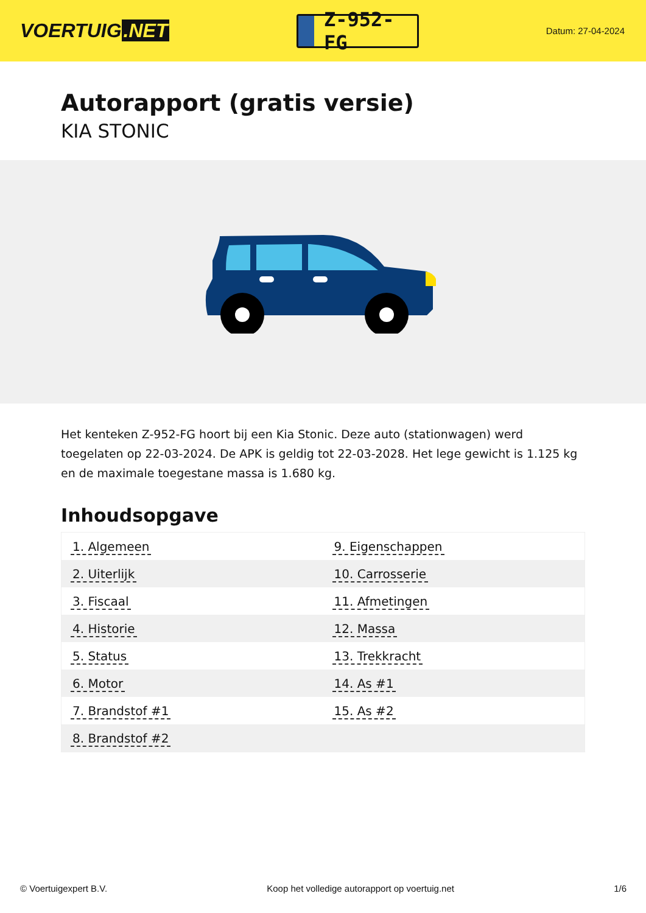VOERTUIG.NET
Z-952-FG
Datum: 27-04-2024
Autorapport (gratis versie)
KIA STONIC
Het kenteken Z-952-FG hoort bij een Kia Stonic. Deze auto (stationwagen) werd toegelaten op 22-03-2024. De APK is geldig tot 22-03-2028. Het lege gewicht is 1.125 kg en de maximale toegestane massa is 1.680 kg.
Inhoudsopgave
| 1. Algemeen | 9. Eigenschappen |
| 2. Uiterlijk | 10. Carrosserie |
| 3. Fiscaal | 11. Afmetingen |
| 4. Historie | 12. Massa |
| 5. Status | 13. Trekkracht |
| 6. Motor | 14. As #1 |
| 7. Brandstof #1 | 15. As #2 |
| 8. Brandstof #2 | |
© Voertuigexpert B.V. Koop het volledige autorapport op voertuig.net 1/6